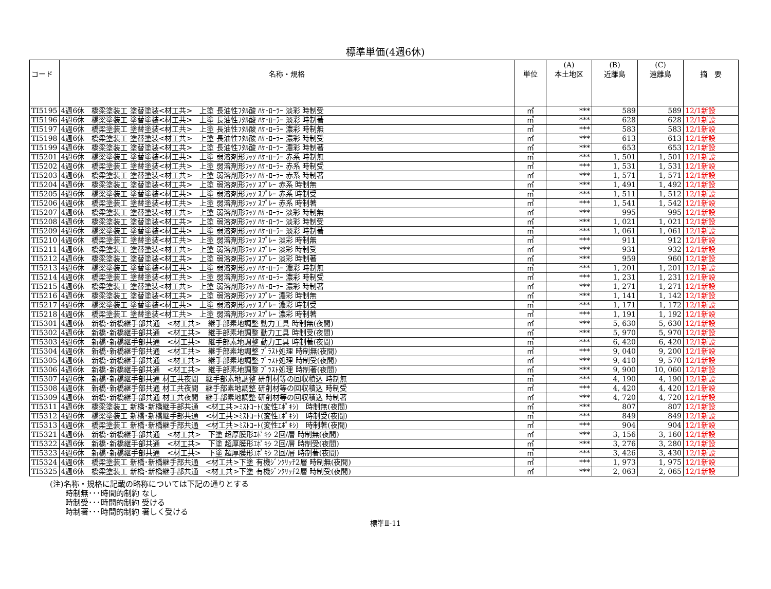標準単価(4週6休)
| コード | 名称・規格 | 単位 | (A) 本土地区 | (B) 近離島 | (C) 遠離島 | 摘 要 |
| --- | --- | --- | --- | --- | --- | --- |
| TI5195 | 4週6休 橋梁塗装工 塗替塗装<材工共> 上塗 長油性ﾌﾀﾙ酸 ﾊｹ･ﾛｰﾗｰ 淡彩 時制受 | ㎡ | *** | 589 | 589 | 12/1新設 |
| TI5196 | 4週6休 橋梁塗装工 塗替塗装<材工共> 上塗 長油性ﾌﾀﾙ酸 ﾊｹ･ﾛｰﾗｰ 淡彩 時制著 | ㎡ | *** | 628 | 628 | 12/1新設 |
| TI5197 | 4週6休 橋梁塗装工 塗替塗装<材工共> 上塗 長油性ﾌﾀﾙ酸 ﾊｹ･ﾛｰﾗｰ 濃彩 時制無 | ㎡ | *** | 583 | 583 | 12/1新設 |
| TI5198 | 4週6休 橋梁塗装工 塗替塗装<材工共> 上塗 長油性ﾌﾀﾙ酸 ﾊｹ･ﾛｰﾗｰ 濃彩 時制受 | ㎡ | *** | 613 | 613 | 12/1新設 |
| TI5199 | 4週6休 橋梁塗装工 塗替塗装<材工共> 上塗 長油性ﾌﾀﾙ酸 ﾊｹ･ﾛｰﾗｰ 濃彩 時制著 | ㎡ | *** | 653 | 653 | 12/1新設 |
| TI5201 | 4週6休 橋梁塗装工 塗替塗装<材工共> 上塗 弱溶剤形ﾌｯｿ ﾊｹ･ﾛｰﾗｰ 赤系 時制無 | ㎡ | *** | 1, 501 | 1, 501 | 12/1新設 |
| TI5202 | 4週6休 橋梁塗装工 塗替塗装<材工共> 上塗 弱溶剤形ﾌｯｿ ﾊｹ･ﾛｰﾗｰ 赤系 時制受 | ㎡ | *** | 1, 531 | 1, 531 | 12/1新設 |
| TI5203 | 4週6休 橋梁塗装工 塗替塗装<材工共> 上塗 弱溶剤形ﾌｯｿ ﾊｹ･ﾛｰﾗｰ 赤系 時制著 | ㎡ | *** | 1, 571 | 1, 571 | 12/1新設 |
| TI5204 | 4週6休 橋梁塗装工 塗替塗装<材工共> 上塗 弱溶剤形ﾌｯｿ ｽﾌﾟﾚｰ 赤系 時制無 | ㎡ | *** | 1, 491 | 1, 492 | 12/1新設 |
| TI5205 | 4週6休 橋梁塗装工 塗替塗装<材工共> 上塗 弱溶剤形ﾌｯｿ ｽﾌﾟﾚｰ 赤系 時制受 | ㎡ | *** | 1, 511 | 1, 512 | 12/1新設 |
| TI5206 | 4週6休 橋梁塗装工 塗替塗装<材工共> 上塗 弱溶剤形ﾌｯｿ ｽﾌﾟﾚｰ 赤系 時制著 | ㎡ | *** | 1, 541 | 1, 542 | 12/1新設 |
| TI5207 | 4週6休 橋梁塗装工 塗替塗装<材工共> 上塗 弱溶剤形ﾌｯｿ ﾊｹ･ﾛｰﾗｰ 淡彩 時制無 | ㎡ | *** | 995 | 995 | 12/1新設 |
| TI5208 | 4週6休 橋梁塗装工 塗替塗装<材工共> 上塗 弱溶剤形ﾌｯｿ ﾊｹ･ﾛｰﾗｰ 淡彩 時制受 | ㎡ | *** | 1, 021 | 1, 021 | 12/1新設 |
| TI5209 | 4週6休 橋梁塗装工 塗替塗装<材工共> 上塗 弱溶剤形ﾌｯｿ ﾊｹ･ﾛｰﾗｰ 淡彩 時制著 | ㎡ | *** | 1, 061 | 1, 061 | 12/1新設 |
| TI5210 | 4週6休 橋梁塗装工 塗替塗装<材工共> 上塗 弱溶剤形ﾌｯｿ ｽﾌﾟﾚｰ 淡彩 時制無 | ㎡ | *** | 911 | 912 | 12/1新設 |
| TI5211 | 4週6休 橋梁塗装工 塗替塗装<材工共> 上塗 弱溶剤形ﾌｯｿ ｽﾌﾟﾚｰ 淡彩 時制受 | ㎡ | *** | 931 | 932 | 12/1新設 |
| TI5212 | 4週6休 橋梁塗装工 塗替塗装<材工共> 上塗 弱溶剤形ﾌｯｿ ｽﾌﾟﾚｰ 淡彩 時制著 | ㎡ | *** | 959 | 960 | 12/1新設 |
| TI5213 | 4週6休 橋梁塗装工 塗替塗装<材工共> 上塗 弱溶剤形ﾌｯｿ ﾊｹ･ﾛｰﾗｰ 濃彩 時制無 | ㎡ | *** | 1, 201 | 1, 201 | 12/1新設 |
| TI5214 | 4週6休 橋梁塗装工 塗替塗装<材工共> 上塗 弱溶剤形ﾌｯｿ ﾊｹ･ﾛｰﾗｰ 濃彩 時制受 | ㎡ | *** | 1, 231 | 1, 231 | 12/1新設 |
| TI5215 | 4週6休 橋梁塗装工 塗替塗装<材工共> 上塗 弱溶剤形ﾌｯｿ ﾊｹ･ﾛｰﾗｰ 濃彩 時制著 | ㎡ | *** | 1, 271 | 1, 271 | 12/1新設 |
| TI5216 | 4週6休 橋梁塗装工 塗替塗装<材工共> 上塗 弱溶剤形ﾌｯｿ ｽﾌﾟﾚｰ 濃彩 時制無 | ㎡ | *** | 1, 141 | 1, 142 | 12/1新設 |
| TI5217 | 4週6休 橋梁塗装工 塗替塗装<材工共> 上塗 弱溶剤形ﾌｯｿ ｽﾌﾟﾚｰ 濃彩 時制受 | ㎡ | *** | 1, 171 | 1, 172 | 12/1新設 |
| TI5218 | 4週6休 橋梁塗装工 塗替塗装<材工共> 上塗 弱溶剤形ﾌｯｿ ｽﾌﾟﾚｰ 濃彩 時制著 | ㎡ | *** | 1, 191 | 1, 192 | 12/1新設 |
| TI5301 | 4週6休 新橋･新橋継手部共通 <材工共> 継手部素地調整 動力工具 時制無(夜間) | ㎡ | *** | 5, 630 | 5, 630 | 12/1新設 |
| TI5302 | 4週6休 新橋･新橋継手部共通 <材工共> 継手部素地調整 動力工具 時制受(夜間) | ㎡ | *** | 5, 970 | 5, 970 | 12/1新設 |
| TI5303 | 4週6休 新橋･新橋継手部共通 <材工共> 継手部素地調整 動力工具 時制著(夜間) | ㎡ | *** | 6, 420 | 6, 420 | 12/1新設 |
| TI5304 | 4週6休 新橋･新橋継手部共通 <材工共> 継手部素地調整 ﾌﾞﾗｽﾄ処理 時制無(夜間) | ㎡ | *** | 9, 040 | 9, 200 | 12/1新設 |
| TI5305 | 4週6休 新橋･新橋継手部共通 <材工共> 継手部素地調整 ﾌﾞﾗｽﾄ処理 時制受(夜間) | ㎡ | *** | 9, 410 | 9, 570 | 12/1新設 |
| TI5306 | 4週6休 新橋･新橋継手部共通 <材工共> 継手部素地調整 ﾌﾞﾗｽﾄ処理 時制著(夜間) | ㎡ | *** | 9, 900 | 10, 060 | 12/1新設 |
| TI5307 | 4週6休 新橋･新橋継手部共通 材工共夜間 継手部素地調整 研削材等の回収積込 時制無 | ㎡ | *** | 4, 190 | 4, 190 | 12/1新設 |
| TI5308 | 4週6休 新橋･新橋継手部共通 材工共夜間 継手部素地調整 研削材等の回収積込 時制受 | ㎡ | *** | 4, 420 | 4, 420 | 12/1新設 |
| TI5309 | 4週6休 新橋･新橋継手部共通 材工共夜間 継手部素地調整 研削材等の回収積込 時制著 | ㎡ | *** | 4, 720 | 4, 720 | 12/1新設 |
| TI5311 | 4週6休 橋梁塗装工 新橋･新橋継手部共通 <材工共>ﾐｽﾄｺｰﾄ(変性ｴﾎﾟｷｼ) 時制無(夜間) | ㎡ | *** | 807 | 807 | 12/1新設 |
| TI5312 | 4週6休 橋梁塗装工 新橋･新橋継手部共通 <材工共>ﾐｽﾄｺｰﾄ(変性ｴﾎﾟｷｼ) 時制受(夜間) | ㎡ | *** | 849 | 849 | 12/1新設 |
| TI5313 | 4週6休 橋梁塗装工 新橋･新橋継手部共通 <材工共>ﾐｽﾄｺｰﾄ(変性ｴﾎﾟｷｼ) 時制著(夜間) | ㎡ | *** | 904 | 904 | 12/1新設 |
| TI5321 | 4週6休 新橋･新橋継手部共通 <材工共> 下塗 超厚膜形ｴﾎﾟｷｼ 2回/層 時制無(夜間) | ㎡ | *** | 3, 156 | 3, 160 | 12/1新設 |
| TI5322 | 4週6休 新橋･新橋継手部共通 <材工共> 下塗 超厚膜形ｴﾎﾟｷｼ 2回/層 時制受(夜間) | ㎡ | *** | 3, 276 | 3, 280 | 12/1新設 |
| TI5323 | 4週6休 新橋･新橋継手部共通 <材工共> 下塗 超厚膜形ｴﾎﾟｷｼ 2回/層 時制著(夜間) | ㎡ | *** | 3, 426 | 3, 430 | 12/1新設 |
| TI5324 | 4週6休 橋梁塗装工 新橋･新橋継手部共通 <材工共>下塗 有機ｼﾞﾝｸﾘｯﾁ2層 時制無(夜間) | ㎡ | *** | 1, 973 | 1, 975 | 12/1新設 |
| TI5325 | 4週6休 橋梁塗装工 新橋･新橋継手部共通 <材工共>下塗 有機ｼﾞﾝｸﾘｯﾁ2層 時制受(夜間) | ㎡ | *** | 2, 063 | 2, 065 | 12/1新設 |
(注)名称・規格に記載の略称については下記の通りとする
時制無･･･時間的制約 なし
時制受･･･時間的制約 受ける
時制著･･･時間的制約 著しく受ける
標準Ⅱ-11